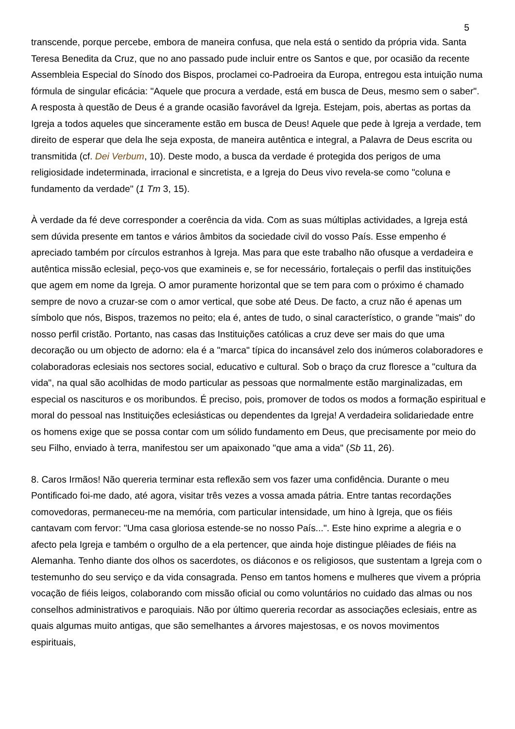5
transcende, porque percebe, embora de maneira confusa, que nela está o sentido da própria vida. Santa Teresa Benedita da Cruz, que no ano passado pude incluir entre os Santos e que, por ocasião da recente Assembleia Especial do Sínodo dos Bispos, proclamei co-Padroeira da Europa, entregou esta intuição numa fórmula de singular eficácia: "Aquele que procura a verdade, está em busca de Deus, mesmo sem o saber". A resposta à questão de Deus é a grande ocasião favorável da Igreja. Estejam, pois, abertas as portas da Igreja a todos aqueles que sinceramente estão em busca de Deus! Aquele que pede à Igreja a verdade, tem direito de esperar que dela lhe seja exposta, de maneira autêntica e integral, a Palavra de Deus escrita ou transmitida (cf. Dei Verbum, 10). Deste modo, a busca da verdade é protegida dos perigos de uma religiosidade indeterminada, irracional e sincretista, e a Igreja do Deus vivo revela-se como "coluna e fundamento da verdade" (1 Tm 3, 15).
À verdade da fé deve corresponder a coerência da vida. Com as suas múltiplas actividades, a Igreja está sem dúvida presente em tantos e vários âmbitos da sociedade civil do vosso País. Esse empenho é apreciado também por círculos estranhos à Igreja. Mas para que este trabalho não ofusque a verdadeira e autêntica missão eclesial, peço-vos que examineis e, se for necessário, fortaleçais o perfil das instituições que agem em nome da Igreja. O amor puramente horizontal que se tem para com o próximo é chamado sempre de novo a cruzar-se com o amor vertical, que sobe até Deus. De facto, a cruz não é apenas um símbolo que nós, Bispos, trazemos no peito; ela é, antes de tudo, o sinal característico, o grande "mais" do nosso perfil cristão. Portanto, nas casas das Instituições católicas a cruz deve ser mais do que uma decoração ou um objecto de adorno: ela é a "marca" típica do incansável zelo dos inúmeros colaboradores e colaboradoras eclesiais nos sectores social, educativo e cultural. Sob o braço da cruz floresce a "cultura da vida", na qual são acolhidas de modo particular as pessoas que normalmente estão marginalizadas, em especial os nascituros e os moribundos. É preciso, pois, promover de todos os modos a formação espiritual e moral do pessoal nas Instituições eclesiásticas ou dependentes da Igreja! A verdadeira solidariedade entre os homens exige que se possa contar com um sólido fundamento em Deus, que precisamente por meio do seu Filho, enviado à terra, manifestou ser um apaixonado "que ama a vida" (Sb 11, 26).
8. Caros Irmãos! Não quereria terminar esta reflexão sem vos fazer uma confidência. Durante o meu Pontificado foi-me dado, até agora, visitar três vezes a vossa amada pátria. Entre tantas recordações comovedoras, permaneceu-me na memória, com particular intensidade, um hino à Igreja, que os fiéis cantavam com fervor: "Uma casa gloriosa estende-se no nosso País...". Este hino exprime a alegria e o afecto pela Igreja e também o orgulho de a ela pertencer, que ainda hoje distingue plêiades de fiéis na Alemanha. Tenho diante dos olhos os sacerdotes, os diáconos e os religiosos, que sustentam a Igreja com o testemunho do seu serviço e da vida consagrada. Penso em tantos homens e mulheres que vivem a própria vocação de fiéis leigos, colaborando com missão oficial ou como voluntários no cuidado das almas ou nos conselhos administrativos e paroquiais. Não por último quereria recordar as associações eclesiais, entre as quais algumas muito antigas, que são semelhantes a árvores majestosas, e os novos movimentos espirituais,